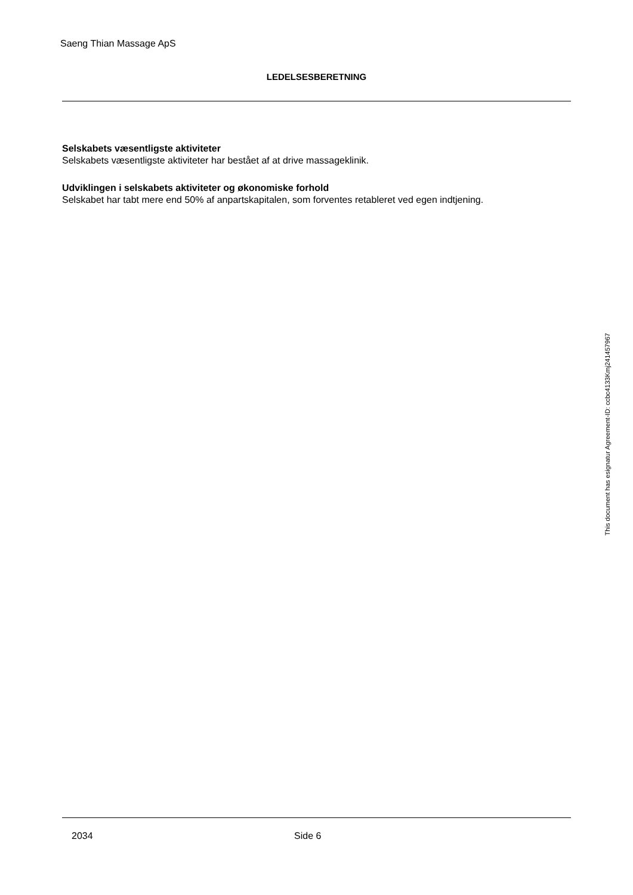Saeng Thian Massage ApS
LEDELSESBERETNING
Selskabets væsentligste aktiviteter
Selskabets væsentligste aktiviteter har bestået af at drive massageklinik.
Udviklingen i selskabets aktiviteter og økonomiske forhold
Selskabet har tabt mere end 50% af anpartskapitalen, som forventes retableret ved egen indtjening.
2034 Side 6
This document has esignatur Agreement-ID: ccbc4133Kmj241457967